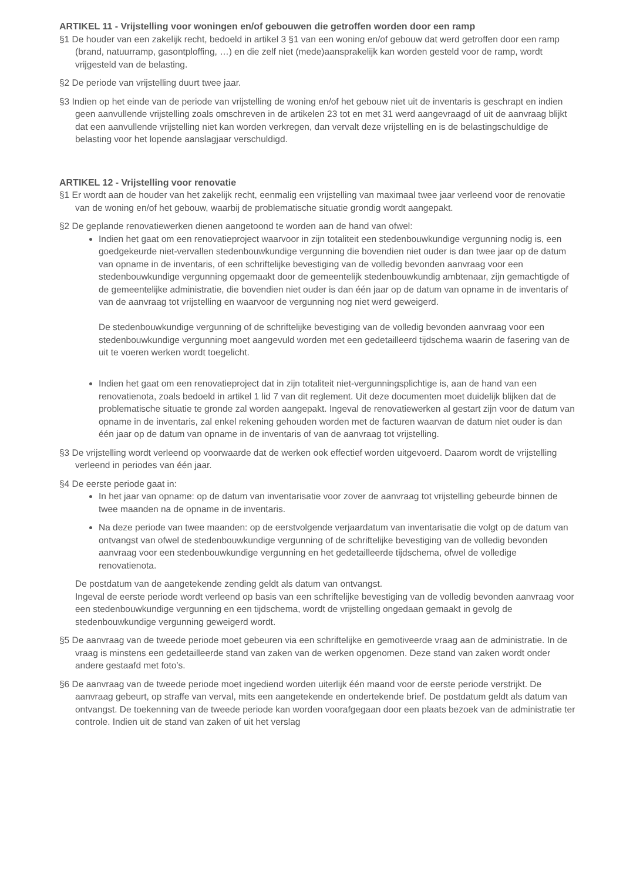ARTIKEL 11 - Vrijstelling voor woningen en/of gebouwen die getroffen worden door een ramp
§1 De houder van een zakelijk recht, bedoeld in artikel 3 §1 van een woning en/of gebouw dat werd getroffen door een ramp (brand, natuurramp, gasontploffing, …) en die zelf niet (mede)aansprakelijk kan worden gesteld voor de ramp, wordt vrijgesteld van de belasting.
§2 De periode van vrijstelling duurt twee jaar.
§3 Indien op het einde van de periode van vrijstelling de woning en/of het gebouw niet uit de inventaris is geschrapt en indien geen aanvullende vrijstelling zoals omschreven in de artikelen 23 tot en met 31 werd aangevraagd of uit de aanvraag blijkt dat een aanvullende vrijstelling niet kan worden verkregen, dan vervalt deze vrijstelling en is de belastingschuldige de belasting voor het lopende aanslagjaar verschuldigd.
ARTIKEL 12 - Vrijstelling voor renovatie
§1 Er wordt aan de houder van het zakelijk recht, eenmalig een vrijstelling van maximaal twee jaar verleend voor de renovatie van de woning en/of het gebouw, waarbij de problematische situatie grondig wordt aangepakt.
§2 De geplande renovatiewerken dienen aangetoond te worden aan de hand van ofwel:
Indien het gaat om een renovatieproject waarvoor in zijn totaliteit een stedenbouwkundige vergunning nodig is, een goedgekeurde niet-vervallen stedenbouwkundige vergunning die bovendien niet ouder is dan twee jaar op de datum van opname in de inventaris, of een schriftelijke bevestiging van de volledig bevonden aanvraag voor een stedenbouwkundige vergunning opgemaakt door de gemeentelijk stedenbouwkundig ambtenaar, zijn gemachtigde of de gemeentelijke administratie, die bovendien niet ouder is dan één jaar op de datum van opname in de inventaris of van de aanvraag tot vrijstelling en waarvoor de vergunning nog niet werd geweigerd.
De stedenbouwkundige vergunning of de schriftelijke bevestiging van de volledig bevonden aanvraag voor een stedenbouwkundige vergunning moet aangevuld worden met een gedetailleerd tijdschema waarin de fasering van de uit te voeren werken wordt toegelicht.
Indien het gaat om een renovatieproject dat in zijn totaliteit niet-vergunningsplichtige is, aan de hand van een renovatienota, zoals bedoeld in artikel 1 lid 7 van dit reglement. Uit deze documenten moet duidelijk blijken dat de problematische situatie te gronde zal worden aangepakt. Ingeval de renovatiewerken al gestart zijn voor de datum van opname in de inventaris, zal enkel rekening gehouden worden met de facturen waarvan de datum niet ouder is dan één jaar op de datum van opname in de inventaris of van de aanvraag tot vrijstelling.
§3 De vrijstelling wordt verleend op voorwaarde dat de werken ook effectief worden uitgevoerd. Daarom wordt de vrijstelling verleend in periodes van één jaar.
§4 De eerste periode gaat in:
In het jaar van opname: op de datum van inventarisatie voor zover de aanvraag tot vrijstelling gebeurde binnen de twee maanden na de opname in de inventaris.
Na deze periode van twee maanden: op de eerstvolgende verjaardatum van inventarisatie die volgt op de datum van ontvangst van ofwel de stedenbouwkundige vergunning of de schriftelijke bevestiging van de volledig bevonden aanvraag voor een stedenbouwkundige vergunning en het gedetailleerde tijdschema, ofwel de volledige renovatienota.
De postdatum van de aangetekende zending geldt als datum van ontvangst.
Ingeval de eerste periode wordt verleend op basis van een schriftelijke bevestiging van de volledig bevonden aanvraag voor een stedenbouwkundige vergunning en een tijdschema, wordt de vrijstelling ongedaan gemaakt in gevolg de stedenbouwkundige vergunning geweigerd wordt.
§5 De aanvraag van de tweede periode moet gebeuren via een schriftelijke en gemotiveerde vraag aan de administratie. In de vraag is minstens een gedetailleerde stand van zaken van de werken opgenomen. Deze stand van zaken wordt onder andere gestaafd met foto’s.
§6 De aanvraag van de tweede periode moet ingediend worden uiterlijk één maand voor de eerste periode verstrijkt. De aanvraag gebeurt, op straffe van verval, mits een aangetekende en ondertekende brief. De postdatum geldt als datum van ontvangst. De toekenning van de tweede periode kan worden voorafgegaan door een plaats bezoek van de administratie ter controle. Indien uit de stand van zaken of uit het verslag